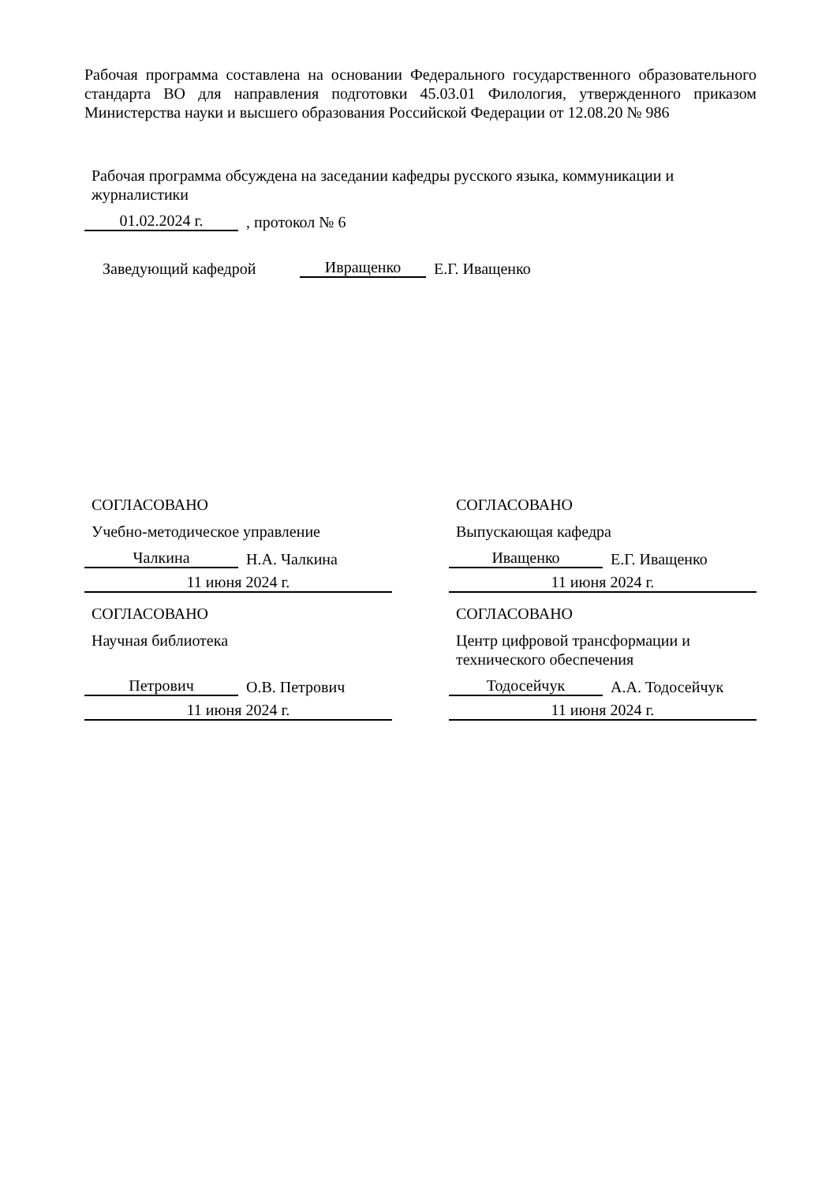Рабочая программа составлена на основании Федерального государственного образовательного стандарта ВО для направления подготовки 45.03.01 Филология, утвержденного приказом Министерства науки и высшего образования Российской Федерации от 12.08.20 № 986
Рабочая программа обсуждена на заседании кафедры русского языка, коммуникации и журналистики
01.02.2024 г.
, протокол № 6
Заведующий кафедрой
Ивращенко
Е.Г. Иващенко
СОГЛАСОВАНО
Учебно-методическое управление
Чалкина
Н.А. Чалкина
11 июня 2024 г.
СОГЛАСОВАНО
Научная библиотека
Петрович
О.В. Петрович
11 июня 2024 г.
СОГЛАСОВАНО
Выпускающая кафедра
Иващенко
Е.Г. Иващенко
11 июня 2024 г.
СОГЛАСОВАНО
Центр цифровой трансформации и технического обеспечения
Тодосейчук
А.А. Тодосейчук
11 июня 2024 г.